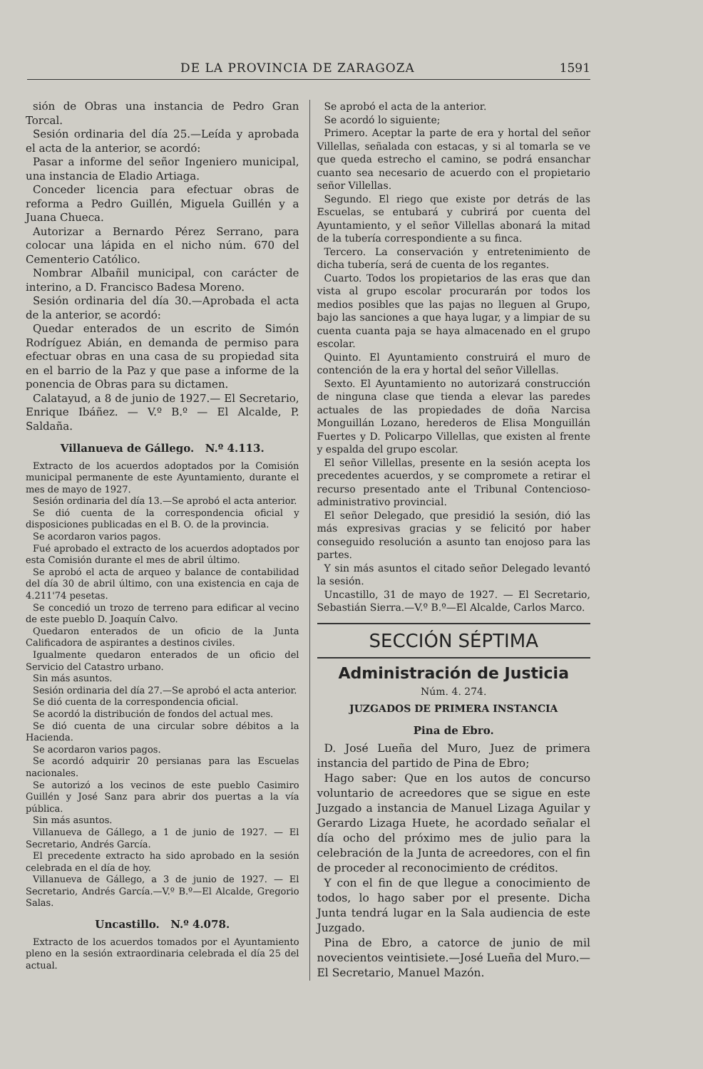DE LA PROVINCIA DE ZARAGOZA 1591
sión de Obras una instancia de Pedro Gran Torcal.
Sesión ordinaria del día 25.—Leída y aprobada el acta de la anterior, se acordó:
Pasar a informe del señor Ingeniero municipal, una instancia de Eladio Artiaga.
Conceder licencia para efectuar obras de reforma a Pedro Guillén, Miguela Guillén y a Juana Chueca.
Autorizar a Bernardo Pérez Serrano, para colocar una lápida en el nicho núm. 670 del Cementerio Católico.
Nombrar Albañil municipal, con carácter de interino, a D. Francisco Badesa Moreno.
Sesión ordinaria del día 30.—Aprobada el acta de la anterior, se acordó:
Quedar enterados de un escrito de Simón Rodríguez Abián, en demanda de permiso para efectuar obras en una casa de su propiedad sita en el barrio de la Paz y que pase a informe de la ponencia de Obras para su dictamen.
Calatayud, a 8 de junio de 1927.— El Secretario, Enrique Ibáñez. — V.º B.º — El Alcalde, P. Saldaña.
Villanueva de Gállego. N.º 4.113.
Extracto de los acuerdos adoptados por la Comisión municipal permanente de este Ayuntamiento, durante el mes de mayo de 1927.
Sesión ordinaria del día 13.—Se aprobó el acta anterior.
Se dió cuenta de la correspondencia oficial y disposiciones publicadas en el B. O. de la provincia.
Se acordaron varios pagos.
Fué aprobado el extracto de los acuerdos adoptados por esta Comisión durante el mes de abril último.
Se aprobó el acta de arqueo y balance de contabilidad del día 30 de abril último, con una existencia en caja de 4.211'74 pesetas.
Se concedió un trozo de terreno para edificar al vecino de este pueblo D. Joaquín Calvo.
Quedaron enterados de un oficio de la Junta Calificadora de aspirantes a destinos civiles.
Igualmente quedaron enterados de un oficio del Servicio del Catastro urbano.
Sin más asuntos.
Sesión ordinaria del día 27.—Se aprobó el acta anterior.
Se dió cuenta de la correspondencia oficial.
Se acordó la distribución de fondos del actual mes.
Se dió cuenta de una circular sobre débitos a la Hacienda.
Se acordaron varios pagos.
Se acordó adquirir 20 persianas para las Escuelas nacionales.
Se autorizó a los vecinos de este pueblo Casimiro Guillén y José Sanz para abrir dos puertas a la vía pública.
Sin más asuntos.
Villanueva de Gállego, a 1 de junio de 1927. — El Secretario, Andrés García.
El precedente extracto ha sido aprobado en la sesión celebrada en el día de hoy.
Villanueva de Gállego, a 3 de junio de 1927. — El Secretario, Andrés García.—V.º B.º—El Alcalde, Gregorio Salas.
Uncastillo. N.º 4.078.
Extracto de los acuerdos tomados por el Ayuntamiento pleno en la sesión extraordinaria celebrada el día 25 del actual.
Se aprobó el acta de la anterior.
Se acordó lo siguiente;
Primero. Aceptar la parte de era y hortal del señor Villellas, señalada con estacas, y si al tomarla se ve que queda estrecho el camino, se podrá ensanchar cuanto sea necesario de acuerdo con el propietario señor Villellas.
Segundo. El riego que existe por detrás de las Escuelas, se entubará y cubrirá por cuenta del Ayuntamiento, y el señor Villellas abonará la mitad de la tubería correspondiente a su finca.
Tercero. La conservación y entretenimiento de dicha tubería, será de cuenta de los regantes.
Cuarto. Todos los propietarios de las eras que dan vista al grupo escolar procurarán por todos los medios posibles que las pajas no lleguen al Grupo, bajo las sanciones a que haya lugar, y a limpiar de su cuenta cuanta paja se haya almacenado en el grupo escolar.
Quinto. El Ayuntamiento construirá el muro de contención de la era y hortal del señor Villellas.
Sexto. El Ayuntamiento no autorizará construcción de ninguna clase que tienda a elevar las paredes actuales de las propiedades de doña Narcisa Monguillán Lozano, herederos de Elisa Monguillán Fuertes y D. Policarpo Villellas, que existen al frente y espalda del grupo escolar.
El señor Villellas, presente en la sesión acepta los precedentes acuerdos, y se compromete a retirar el recurso presentado ante el Tribunal Contencioso-administrativo provincial.
El señor Delegado, que presidió la sesión, dió las más expresivas gracias y se felicitó por haber conseguido resolución a asunto tan enojoso para las partes.
Y sin más asuntos el citado señor Delegado levantó la sesión.
Uncastillo, 31 de mayo de 1927. — El Secretario, Sebastián Sierra.—V.º B.º—El Alcalde, Carlos Marco.
SECCIÓN SÉPTIMA
Administración de Justicia
Núm. 4. 274.
JUZGADOS DE PRIMERA INSTANCIA
Pina de Ebro.
D. José Lueña del Muro, Juez de primera instancia del partido de Pina de Ebro;
Hago saber: Que en los autos de concurso voluntario de acreedores que se sigue en este Juzgado a instancia de Manuel Lizaga Aguilar y Gerardo Lizaga Huete, he acordado señalar el día ocho del próximo mes de julio para la celebración de la Junta de acreedores, con el fin de proceder al reconocimiento de créditos.
Y con el fin de que llegue a conocimiento de todos, lo hago saber por el presente. Dicha Junta tendrá lugar en la Sala audiencia de este Juzgado.
Pina de Ebro, a catorce de junio de mil novecientos veintisiete.—José Lueña del Muro.—El Secretario, Manuel Mazón.